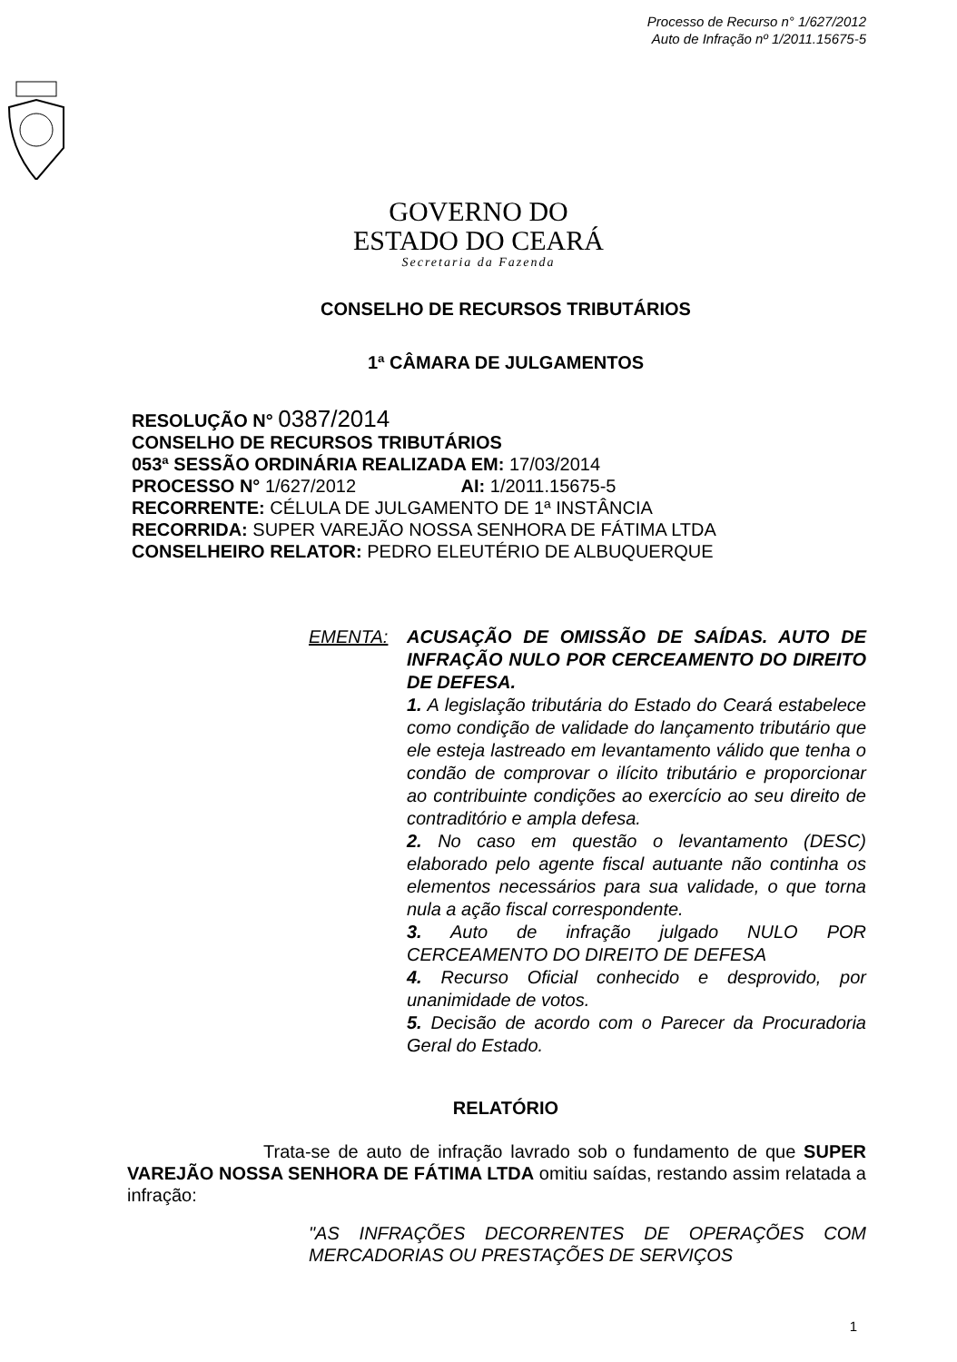Processo de Recurso n° 1/627/2012
Auto de Infração nº 1/2011.15675-5
GOVERNO DO
ESTADO DO CEARÁ
Secretaria da Fazenda
CONSELHO DE RECURSOS TRIBUTÁRIOS
1ª CÂMARA DE JULGAMENTOS
RESOLUÇÃO N° 0387/2014
CONSELHO DE RECURSOS TRIBUTÁRIOS
053ª SESSÃO ORDINÁRIA REALIZADA EM: 17/03/2014
PROCESSO N° 1/627/2012 AI: 1/2011.15675-5
RECORRENTE: CÉLULA DE JULGAMENTO DE 1ª INSTÂNCIA
RECORRIDA: SUPER VAREJÃO NOSSA SENHORA DE FÁTIMA LTDA
CONSELHEIRO RELATOR: PEDRO ELEUTÉRIO DE ALBUQUERQUE
EMENTA: ACUSAÇÃO DE OMISSÃO DE SAÍDAS. AUTO DE INFRAÇÃO NULO POR CERCEAMENTO DO DIREITO DE DEFESA.
1. A legislação tributária do Estado do Ceará estabelece como condição de validade do lançamento tributário que ele esteja lastreado em levantamento válido que tenha o condão de comprovar o ilícito tributário e proporcionar ao contribuinte condições ao exercício ao seu direito de contraditório e ampla defesa.
2. No caso em questão o levantamento (DESC) elaborado pelo agente fiscal autuante não continha os elementos necessários para sua validade, o que torna nula a ação fiscal correspondente.
3. Auto de infração julgado NULO POR CERCEAMENTO DO DIREITO DE DEFESA
4. Recurso Oficial conhecido e desprovido, por unanimidade de votos.
5. Decisão de acordo com o Parecer da Procuradoria Geral do Estado.
RELATÓRIO
Trata-se de auto de infração lavrado sob o fundamento de que SUPER VAREJÃO NOSSA SENHORA DE FÁTIMA LTDA omitiu saídas, restando assim relatada a infração:
"AS INFRAÇÕES DECORRENTES DE OPERAÇÕES COM MERCADORIAS OU PRESTAÇÕES DE SERVIÇOS
1